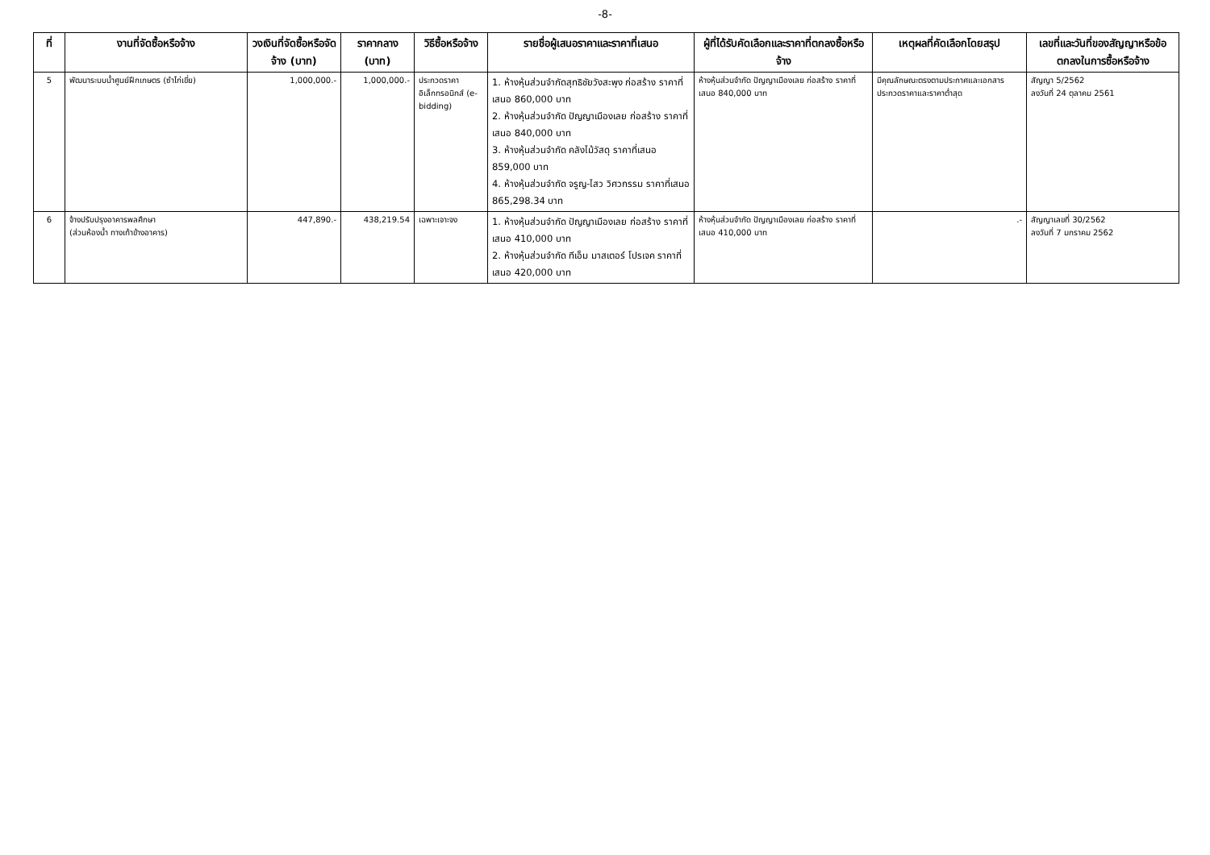-8-
| ที่ | งานที่จัดซื้อหรือจ้าง | วงเงินที่จัดซื้อหรือจัดจ้าง (บาท) | ราคากลาง (บาท) | วิธีซื้อหรือจ้าง | รายชื่อผู้เสนอราคาและราคาที่เสนอ | ผู้ที่ได้รับคัดเลือกและราคาที่ตกลงซื้อหรือจ้าง | เหตุผลที่คัดเลือกโดยสรุป | เลขที่และวันที่ของสัญญาหรือข้อตกลงในการซื้อหรือจ้าง |
| --- | --- | --- | --- | --- | --- | --- | --- | --- |
| 5 | พัฒนาระบบน้ำศูนย์ฝึกเกษตร (ซำไก่เขี่ย) | 1,000,000.- | 1,000,000.- | ประกวดราคาอิเล็กทรอนิกส์ (e-bidding) | 1. ห้างหุ้นส่วนจำกัดสุทธิชัยวังสะพุง ก่อสร้าง ราคาที่เสนอ 860,000 บาท 2. ห้างหุ้นส่วนจำกัด ปัญญาเมืองเลย ก่อสร้าง ราคาที่เสนอ 840,000 บาท 3. ห้างหุ้นส่วนจำกัด คลังไม้วัสดุ ราคาที่เสนอ 859,000 บาท 4. ห้างหุ้นส่วนจำกัด จรูญ-ไสว วิศวกรรม ราคาที่เสนอ 865,298.34 บาท | ห้างหุ้นส่วนจำกัด ปัญญาเมืองเลย ก่อสร้าง ราคาที่เสนอ 840,000 บาท | มีคุณลักษณะตรงตามประกาศและเอกสารประกวดราคาและราคาต่ำสุด | สัญญา 5/2562 ลงวันที่ 24 ตุลาคม 2561 |
| 6 | จ้างปรับปรุงอาคารพลศึกษา (ส่วนห้องน้ำ ทางเท้าข้างอาคาร) | 447,890.- | 438,219.54 | เฉพาะเจาะจง | 1. ห้างหุ้นส่วนจำกัด ปัญญาเมืองเลย ก่อสร้าง ราคาที่เสนอ 410,000 บาท 2. ห้างหุ้นส่วนจำกัด ทีเอ็ม มาสเตอร์ โปรเจค ราคาที่เสนอ 420,000 บาท | ห้างหุ้นส่วนจำกัด ปัญญาเมืองเลย ก่อสร้าง ราคาที่เสนอ 410,000 บาท | .- | สัญญาเลขที่ 30/2562 ลงวันที่ 7 มกราคม 2562 |